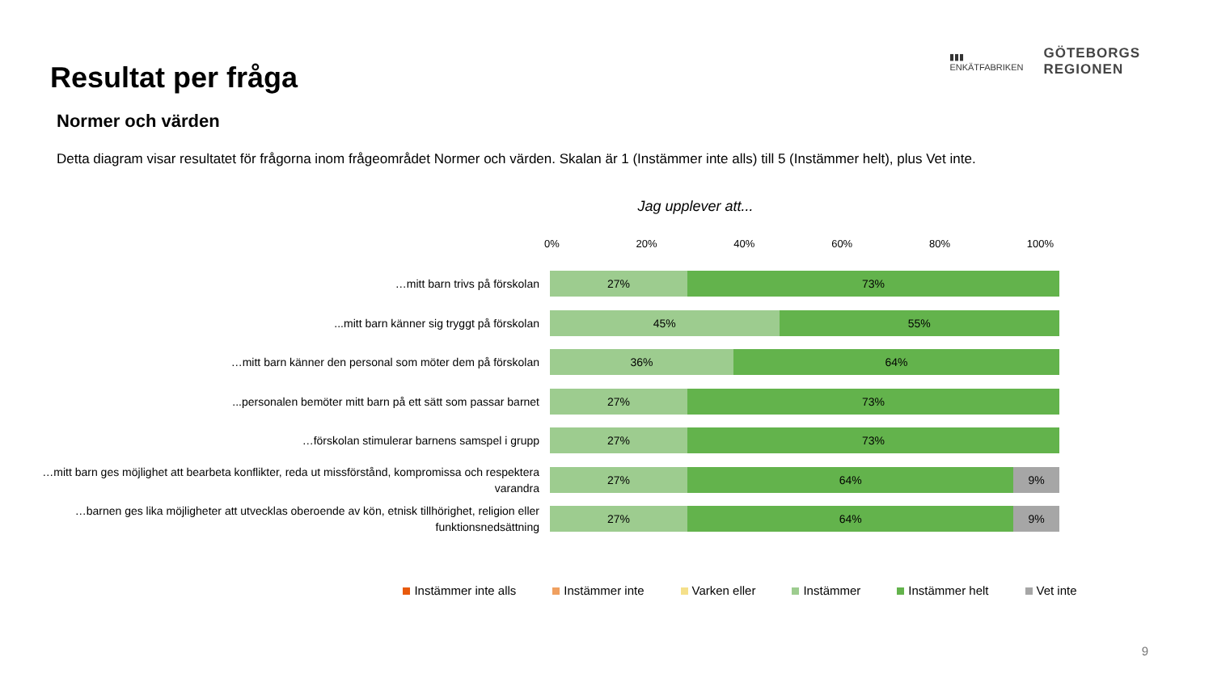Resultat per fråga
▮▮▮
ENKÄTFABRIKEN
GÖTEBORGS
REGIONEN
Normer och värden
Detta diagram visar resultatet för frågorna inom frågeområdet Normer och värden. Skalan är 1 (Instämmer inte alls) till 5 (Instämmer helt), plus Vet inte.
Jag upplever att...
0% 20% 40% 60% 80% 100%
…mitt barn trivs på förskolan
27% 73%
...mitt barn känner sig tryggt på förskolan
45% 55%
…mitt barn känner den personal som möter dem på förskolan
36% 64%
...personalen bemöter mitt barn på ett sätt som passar barnet
27% 73%
…förskolan stimulerar barnens samspel i grupp
27% 73%
…mitt barn ges möjlighet att bearbeta konflikter, reda ut missförstånd, kompromissa och respektera varandra
27% 64% 9%
…barnen ges lika möjligheter att utvecklas oberoende av kön, etnisk tillhörighet, religion eller funktionsnedsättning
27% 64% 9%
Instämmer inte alls Instämmer inte Varken eller Instämmer Instämmer helt Vet inte
9